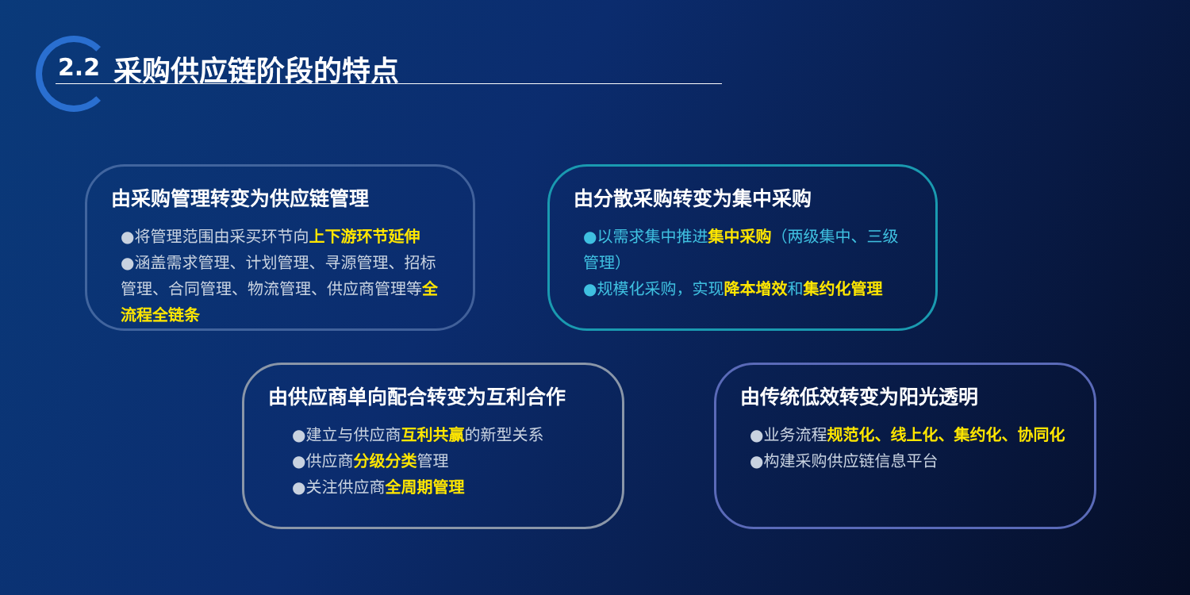2.2 采购供应链阶段的特点
由采购管理转变为供应链管理
●将管理范围由采买环节向上下游环节延伸
●涵盖需求管理、计划管理、寻源管理、招标管理、合同管理、物流管理、供应商管理等全流程全链条
由分散采购转变为集中采购
●以需求集中推进集中采购（两级集中、三级管理）
●规模化采购，实现降本增效和集约化管理
由供应商单向配合转变为互利合作
●建立与供应商互利共赢的新型关系
●供应商分级分类管理
●关注供应商全周期管理
由传统低效转变为阳光透明
●业务流程规范化、线上化、集约化、协同化
●构建采购供应链信息平台